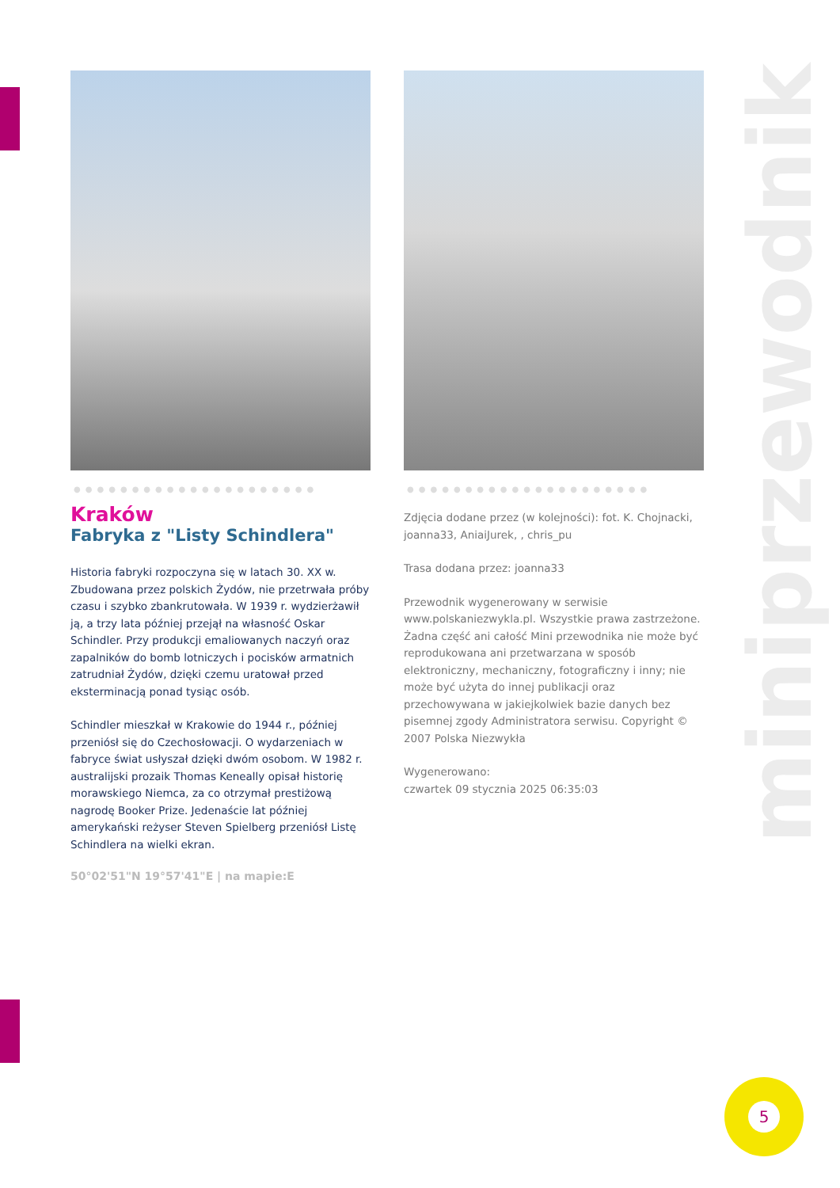●●●●●●●●●●●●●●●●●●●●●
Kraków
Fabryka z "Listy Schindlera"
Historia fabryki rozpoczyna się w latach 30. XX w. Zbudowana przez polskich Żydów, nie przetrwała próby czasu i szybko zbankrutowała. W 1939 r. wydzierżawił ją, a trzy lata później przejął na własność Oskar Schindler. Przy produkcji emaliowanych naczyń oraz zapalników do bomb lotniczych i pocisków armatnich zatrudniał Żydów, dzięki czemu uratował przed eksterminacją ponad tysiąc osób.
Schindler mieszkał w Krakowie do 1944 r., później przeniósł się do Czechosłowacji. O wydarzeniach w fabryce świat usłyszał dzięki dwóm osobom. W 1982 r. australijski prozaik Thomas Keneally opisał historię morawskiego Niemca, za co otrzymał prestiżową nagrodę Booker Prize. Jedenaście lat później amerykański reżyser Steven Spielberg przeniósł Listę Schindlera na wielki ekran.
50°02'51"N 19°57'41"E | na mapie:E
●●●●●●●●●●●●●●●●●●●●●
Zdjęcia dodane przez (w kolejności): fot. K. Chojnacki, joanna33, AniaiJurek, , chris_pu
Trasa dodana przez: joanna33
Przewodnik wygenerowany w serwisie www.polskaniezwykla.pl. Wszystkie prawa zastrzeżone. Żadna część ani całość Mini przewodnika nie może być reprodukowana ani przetwarzana w sposób elektroniczny, mechaniczny, fotograficzny i inny; nie może być użyta do innej publikacji oraz przechowywana w jakiejkolwiek bazie danych bez pisemnej zgody Administratora serwisu. Copyright © 2007 Polska Niezwykła
Wygenerowano:
czwartek 09 stycznia 2025 06:35:03
miniprzewodnik
5